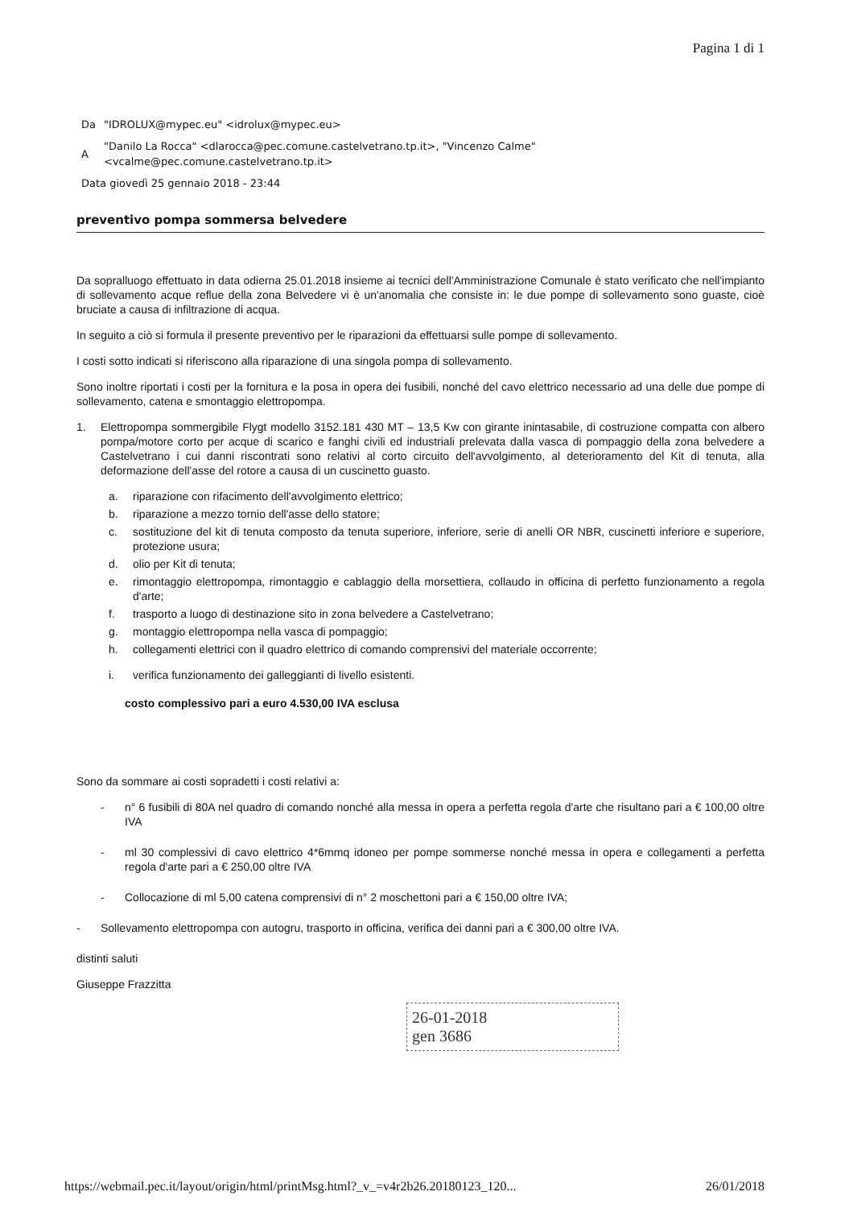Pagina 1 di 1
| Da | "IDROLUX@mypec.eu" <idrolux@mypec.eu> |
| A | "Danilo La Rocca" <dlarocca@pec.comune.castelvetrano.tp.it>, "Vincenzo Calme" <vcalme@pec.comune.castelvetrano.tp.it> |
| Data giovedì 25 gennaio 2018 - 23:44 | |
preventivo pompa sommersa belvedere
Da sopralluogo effettuato in data odierna 25.01.2018 insieme ai tecnici dell'Amministrazione Comunale è stato verificato che nell'impianto di sollevamento acque reflue della zona Belvedere vi è un'anomalia che consiste in: le due pompe di sollevamento sono guaste, cioè bruciate a causa di infiltrazione di acqua.
In seguito a ciò si formula il presente preventivo per le riparazioni da effettuarsi sulle pompe di sollevamento.
I costi sotto indicati si riferiscono alla riparazione di una singola pompa di sollevamento.
Sono inoltre riportati i costi per la fornitura e la posa in opera dei fusibili, nonché del cavo elettrico necessario ad una delle due pompe di sollevamento, catena e smontaggio elettropompa.
1. Elettropompa sommergibile Flygt modello 3152.181 430 MT – 13,5 Kw con girante inintasabile, di costruzione compatta con albero pompa/motore corto per acque di scarico e fanghi civili ed industriali prelevata dalla vasca di pompaggio della zona belvedere a Castelvetrano i cui danni riscontrati sono relativi al corto circuito dell'avvolgimento, al deterioramento del Kit di tenuta, alla deformazione dell'asse del rotore a causa di un cuscinetto guasto.
a. riparazione con rifacimento dell'avvolgimento elettrico;
b. riparazione a mezzo tornio dell'asse dello statore;
c. sostituzione del kit di tenuta composto da tenuta superiore, inferiore, serie di anelli OR NBR, cuscinetti inferiore e superiore, protezione usura;
d. olio per Kit di tenuta;
e. rimontaggio elettropompa, rimontaggio e cablaggio della morsettiera, collaudo in officina di perfetto funzionamento a regola d'arte;
f. trasporto a luogo di destinazione sito in zona belvedere a Castelvetrano;
g. montaggio elettropompa nella vasca di pompaggio;
h. collegamenti elettrici con il quadro elettrico di comando comprensivi del materiale occorrente;
i. verifica funzionamento dei galleggianti di livello esistenti.
costo complessivo pari a euro 4.530,00 IVA esclusa
Sono da sommare ai costi sopradetti i costi relativi a:
- n° 6 fusibili di 80A nel quadro di comando nonché alla messa in opera a perfetta regola d'arte che risultano pari a € 100,00 oltre IVA
- ml 30 complessivi di cavo elettrico 4*6mmq idoneo per pompe sommerse nonché messa in opera e collegamenti a perfetta regola d'arte pari a € 250,00 oltre IVA
- Collocazione di ml 5,00 catena comprensivi di n° 2 moschettoni pari a € 150,00 oltre IVA;
- Sollevamento elettropompa con autogru, trasporto in officina, verifica dei danni pari a € 300,00 oltre IVA.
distinti saluti
Giuseppe Frazzitta
26-01-2018
gen 3686
https://webmail.pec.it/layout/origin/html/printMsg.html?_v_=v4r2b26.20180123_120... 26/01/2018